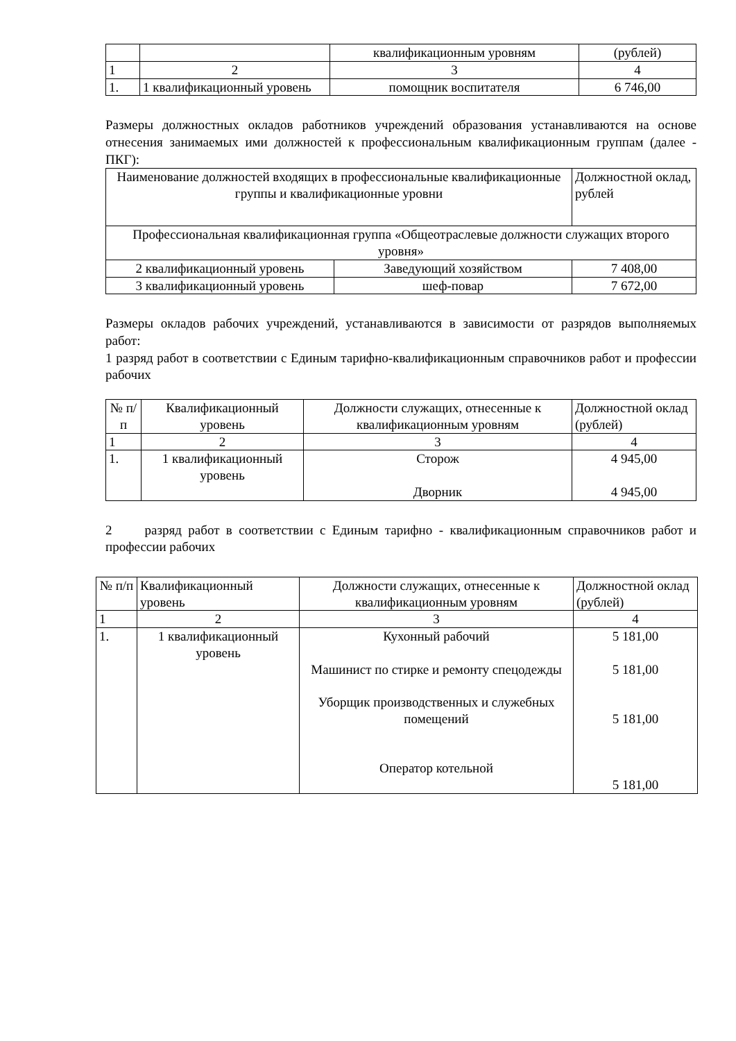| | | квалификационным уровням | (рублей) |
| 1 | 2 | 3 | 4 |
| 1. | 1 квалификационный уровень | помощник воспитателя | 6 746,00 |
Размеры должностных окладов работников учреждений образования устанавливаются на основе отнесения занимаемых ими должностей к профессиональным квалификационным группам (далее - ПКГ):
| Наименование должностей входящих в профессиональные квалификационные группы и квалификационные уровни | | Должностной оклад, рублей |
| Профессиональная квалификационная группа «Общеотраслевые должности служащих второго уровня» | | |
| 2 квалификационный уровень | Заведующий хозяйством | 7 408,00 |
| 3 квалификационный уровень | шеф-повар | 7 672,00 |
Размеры окладов рабочих учреждений, устанавливаются в зависимости от разрядов выполняемых работ:
1 разряд работ в соответствии с Единым тарифно-квалификационным справочников работ и профессии рабочих
| № п/п | Квалификационный уровень | Должности служащих, отнесенные к квалификационным уровням | Должностной оклад (рублей) |
| 1 | 2 | 3 | 4 |
| 1. | 1 квалификационный уровень | Сторож Дворник | 4 945,00 4 945,00 |
2 разряд работ в соответствии с Единым тарифно - квалификационным справочников работ и профессии рабочих
| № п/п | Квалификационный уровень | Должности служащих, отнесенные к квалификационным уровням | Должностной оклад (рублей) |
| 1 | 2 | 3 | 4 |
| 1. | 1 квалификационный уровень | Кухонный рабочий Машинист по стирке и ремонту спецодежды Уборщик производственных и служебных помещений Оператор котельной | 5 181,00 5 181,00 5 181,00 5 181,00 |